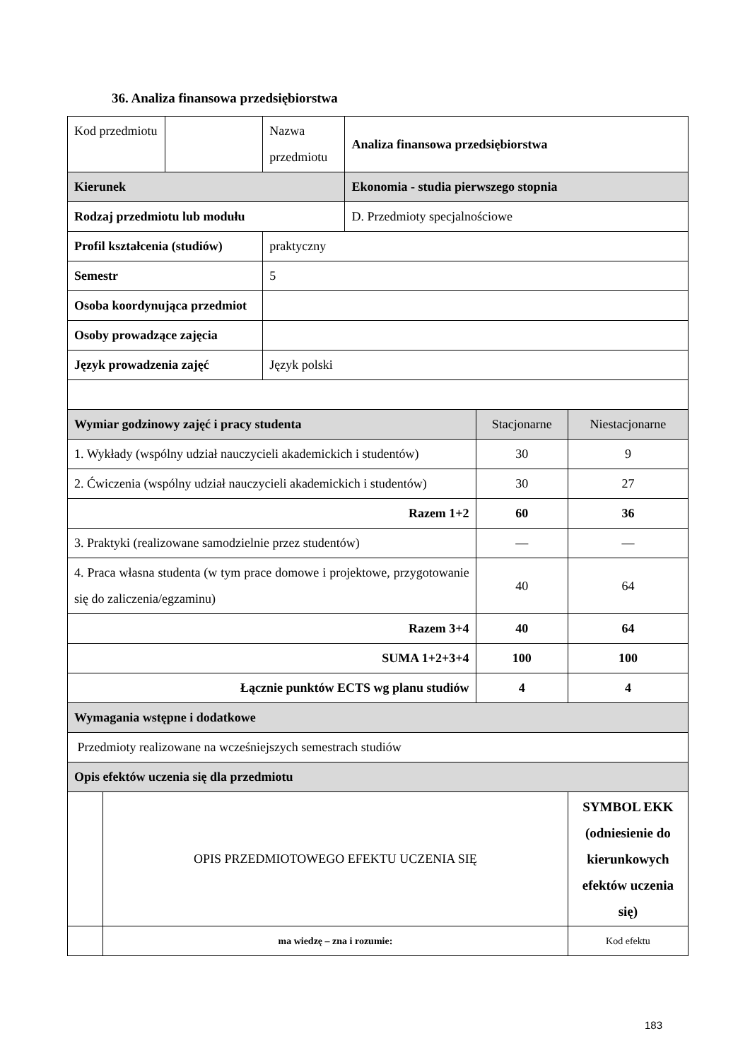36. Analiza finansowa przedsiębiorstwa
| Kod przedmiotu | | | Nazwa przedmiotu | Analiza finansowa przedsiębiorstwa | | |
| Kierunek | | | | Ekonomia - studia pierwszego stopnia | | |
| Rodzaj przedmiotu lub modułu | | | | D. Przedmioty specjalnościowe | | |
| Profil kształcenia (studiów) | | | praktyczny | | | |
| Semestr | | | 5 | | | |
| Osoba koordynująca przedmiot | | | | | | |
| Osoby prowadzące zajęcia | | | | | | |
| Język prowadzenia zajęć | | | Język polski | | | |
| Wymiar godzinowy zajęć i pracy studenta | | | | | Stacjonarne | Niestacjonarne |
| 1. Wykłady (wspólny udział nauczycieli akademickich i studentów) | | | | | 30 | 9 |
| 2. Ćwiczenia (wspólny udział nauczycieli akademickich i studentów) | | | | | 30 | 27 |
| Razem 1+2 | | | | | 60 | 36 |
| 3. Praktyki (realizowane samodzielnie przez studentów) | | | | | — | — |
| 4. Praca własna studenta (w tym prace domowe i projektowe, przygotowanie się do zaliczenia/egzaminu) | | | | | 40 | 64 |
| Razem 3+4 | | | | | 40 | 64 |
| SUMA 1+2+3+4 | | | | | 100 | 100 |
| Łącznie punktów ECTS wg planu studiów | | | | | 4 | 4 |
| Wymagania wstępne i dodatkowe | | | | | | |
| Przedmioty realizowane na wcześniejszych semestrach studiów | | | | | | |
| Opis efektów uczenia się dla przedmiotu | | | | | | |
| | OPIS PRZEDMIOTOWEGO EFEKTU UCZENIA SIĘ | | | | | SYMBOL EKK (odniesienie do kierunkowych efektów uczenia się) |
| | ma wiedzę – zna i rozumie: | | | | | Kod efektu |
183